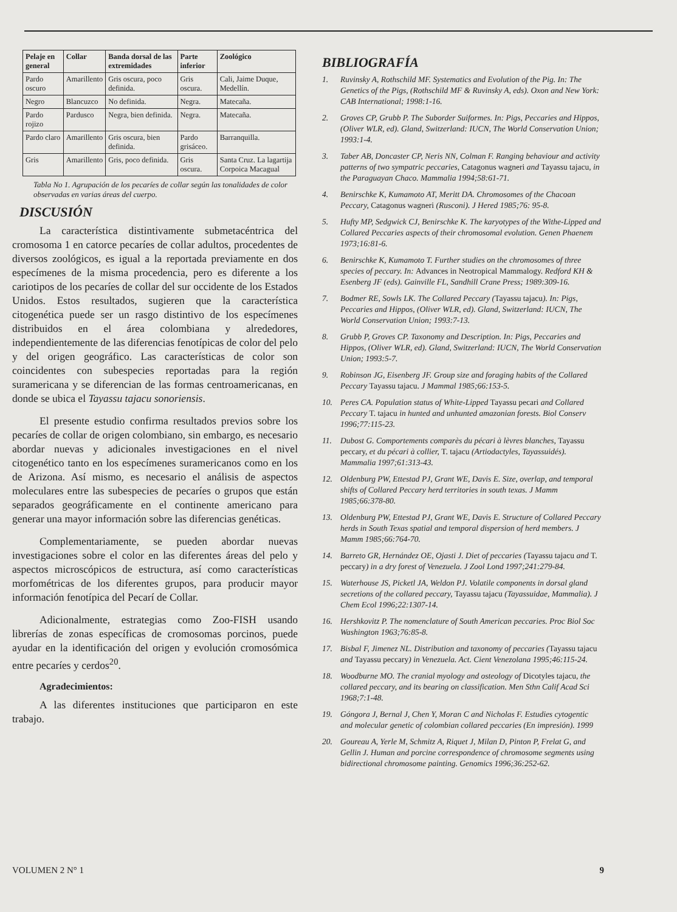| Pelaje en general | Collar | Banda dorsal de las extremidades | Parte inferior | Zoológico |
| --- | --- | --- | --- | --- |
| Pardo oscuro | Amarillento | Gris oscura, poco definida. | Gris oscura. | Cali, Jaime Duque, Medellín. |
| Negro | Blancuzco | No definida. | Negra. | Matecaña. |
| Pardo rojizo | Pardusco | Negra, bien definida. | Negra. | Matecaña. |
| Pardo claro | Amarillento | Gris oscura, bien definida. | Pardo grisáceo. | Barranquilla. |
| Gris | Amarillento | Gris, poco definida. | Gris oscura. | Santa Cruz. La lagartija Corpoica Macagual |
Tabla No 1. Agrupación de los pecaríes de collar según las tonalidades de color observadas en varias áreas del cuerpo.
DISCUSIÓN
La característica distintivamente submetacéntrica del cromosoma 1 en catorce pecaríes de collar adultos, procedentes de diversos zoológicos, es igual a la reportada previamente en dos especímenes de la misma procedencia, pero es diferente a los cariotipos de los pecaríes de collar del sur occidente de los Estados Unidos. Estos resultados, sugieren que la característica citogenética puede ser un rasgo distintivo de los especímenes distribuidos en el área colombiana y alrededores, independientemente de las diferencias fenotípicas de color del pelo y del origen geográfico. Las características de color son coincidentes con subespecies reportadas para la región suramericana y se diferencian de las formas centroamericanas, en donde se ubica el Tayassu tajacu sonoriensis.
El presente estudio confirma resultados previos sobre los pecaríes de collar de origen colombiano, sin embargo, es necesario abordar nuevas y adicionales investigaciones en el nivel citogenético tanto en los especímenes suramericanos como en los de Arizona. Así mismo, es necesario el análisis de aspectos moleculares entre las subespecies de pecaríes o grupos que están separados geográficamente en el continente americano para generar una mayor información sobre las diferencias genéticas.
Complementariamente, se pueden abordar nuevas investigaciones sobre el color en las diferentes áreas del pelo y aspectos microscópicos de estructura, así como características morfométricas de los diferentes grupos, para producir mayor información fenotípica del Pecarí de Collar.
Adicionalmente, estrategias como Zoo-FISH usando librerías de zonas específicas de cromosomas porcinos, puede ayudar en la identificación del origen y evolución cromosómica entre pecaríes y cerdos<sup>20</sup>.
Agradecimientos:
A las diferentes instituciones que participaron en este trabajo.
BIBLIOGRAFÍA
1. Ruvinsky A, Rothschild MF. Systematics and Evolution of the Pig. In: The Genetics of the Pigs, (Rothschild MF & Ruvinsky A, eds). Oxon and New York: CAB International; 1998:1-16.
2. Groves CP, Grubb P. The Suborder Suiformes. In: Pigs, Peccaries and Hippos, (Oliver WLR, ed). Gland, Switzerland: IUCN, The World Conservation Union; 1993:1-4.
3. Taber AB, Doncaster CP, Neris NN, Colman F. Ranging behaviour and activity patterns of two sympatric peccaries, Catagonus wagneri and Tayassu tajacu, in the Paraguayan Chaco. Mammalia 1994;58:61-71.
4. Benirschke K, Kumamoto AT, Meritt DA. Chromosomes of the Chacoan Peccary, Catagonus wagneri (Rusconi). J Hered 1985;76: 95-8.
5. Hufty MP, Sedgwick CJ, Benirschke K. The karyotypes of the Withe-Lipped and Collared Peccaries aspects of their chromosomal evolution. Genen Phaenem 1973;16:81-6.
6. Benirschke K, Kumamoto T. Further studies on the chromosomes of three species of peccary. In: Advances in Neotropical Mammalogy. Redford KH & Esenberg JF (eds). Gainville FL, Sandhill Crane Press; 1989:309-16.
7. Bodmer RE, Sowls LK. The Collared Peccary (Tayassu tajacu). In: Pigs, Peccaries and Hippos, (Oliver WLR, ed). Gland, Switzerland: IUCN, The World Conservation Union; 1993:7-13.
8. Grubb P, Groves CP. Taxonomy and Description. In: Pigs, Peccaries and Hippos, (Oliver WLR, ed). Gland, Switzerland: IUCN, The World Conservation Union; 1993:5-7.
9. Robinson JG, Eisenberg JF. Group size and foraging habits of the Collared Peccary Tayassu tajacu. J Mammal 1985;66:153-5.
10. Peres CA. Population status of White-Lipped Tayassu pecari and Collared Peccary T. tajacu in hunted and unhunted amazonian forests. Biol Conserv 1996;77:115-23.
11. Dubost G. Comportements comparès du pécari à lèvres blanches, Tayassu peccary, et du pécari à collier, T. tajacu (Artiodactyles, Tayassuidés). Mammalia 1997;61:313-43.
12. Oldenburg PW, Ettestad PJ, Grant WE, Davis E. Size, overlap, and temporal shifts of Collared Peccary herd territories in south texas. J Mamm 1985;66:378-80.
13. Oldenburg PW, Ettestad PJ, Grant WE, Davis E. Structure of Collared Peccary herds in South Texas spatial and temporal dispersion of herd members. J Mamm 1985;66:764-70.
14. Barreto GR, Hernández OE, Ojasti J. Diet of peccaries (Tayassu tajacu and T. peccary) in a dry forest of Venezuela. J Zool Lond 1997;241:279-84.
15. Waterhouse JS, Picketl JA, Weldon PJ. Volatile components in dorsal gland secretions of the collared peccary, Tayassu tajacu (Tayassuidae, Mammalia). J Chem Ecol 1996;22:1307-14.
16. Hershkovitz P. The nomenclature of South American peccaries. Proc Biol Soc Washington 1963;76:85-8.
17. Bisbal F, Jimenez NL. Distribution and taxonomy of peccaries (Tayassu tajacu and Tayassu peccary) in Venezuela. Act. Cient Venezolana 1995;46:115-24.
18. Woodburne MO. The cranial myology and osteology of Dicotyles tajacu, the collared peccary, and its bearing on classification. Men Sthn Calif Acad Sci 1968;7:1-48.
19. Góngora J, Bernal J, Chen Y, Moran C and Nicholas F. Estudies cytogentic and molecular genetic of colombian collared peccaries (En impresión). 1999
20. Goureau A, Yerle M, Schmitz A, Riquet J, Milan D, Pinton P, Frelat G, and Gellin J. Human and porcine correspondence of chromosome segments using bidirectional chromosome painting. Genomics 1996;36:252-62.
VOLUMEN 2 N° 1 9